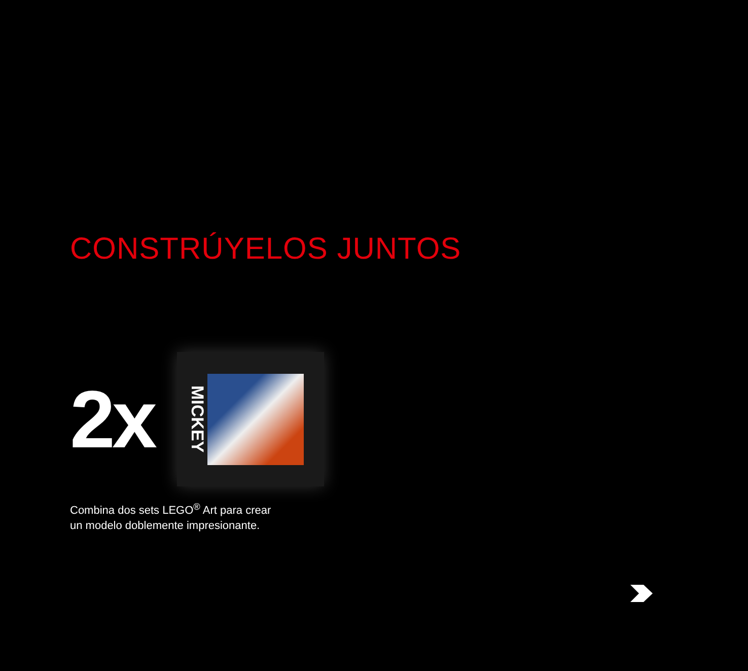CONSTRÚYELOS JUNTOS
2x
MICKEY
Combina dos sets LEGO<sup>®</sup> Art para crear
un modelo doblemente impresionante.